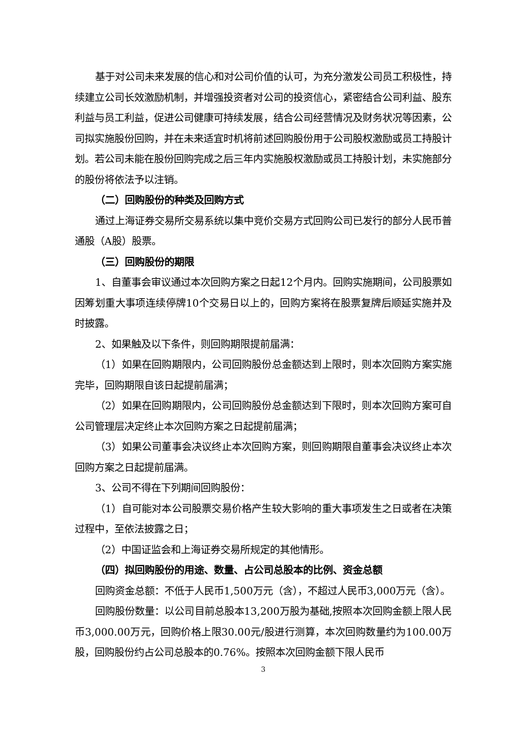基于对公司未来发展的信心和对公司价值的认可，为充分激发公司员工积极性，持续建立公司长效激励机制，并增强投资者对公司的投资信心，紧密结合公司利益、股东利益与员工利益，促进公司健康可持续发展，结合公司经营情况及财务状况等因素，公司拟实施股份回购，并在未来适宜时机将前述回购股份用于公司股权激励或员工持股计划。若公司未能在股份回购完成之后三年内实施股权激励或员工持股计划，未实施部分的股份将依法予以注销。
（二）回购股份的种类及回购方式
通过上海证券交易所交易系统以集中竞价交易方式回购公司已发行的部分人民币普通股（A股）股票。
（三）回购股份的期限
1、自董事会审议通过本次回购方案之日起12个月内。回购实施期间，公司股票如因筹划重大事项连续停牌10个交易日以上的，回购方案将在股票复牌后顺延实施并及时披露。
2、如果触及以下条件，则回购期限提前届满：
（1）如果在回购期限内，公司回购股份总金额达到上限时，则本次回购方案实施完毕，回购期限自该日起提前届满；
（2）如果在回购期限内，公司回购股份总金额达到下限时，则本次回购方案可自公司管理层决定终止本次回购方案之日起提前届满；
（3）如果公司董事会决议终止本次回购方案，则回购期限自董事会决议终止本次回购方案之日起提前届满。
3、公司不得在下列期间回购股份：
（1）自可能对本公司股票交易价格产生较大影响的重大事项发生之日或者在决策过程中，至依法披露之日；
（2）中国证监会和上海证券交易所规定的其他情形。
（四）拟回购股份的用途、数量、占公司总股本的比例、资金总额
回购资金总额：不低于人民币1,500万元（含），不超过人民币3,000万元（含）。
回购股份数量：以公司目前总股本13,200万股为基础,按照本次回购金额上限人民币3,000.00万元，回购价格上限30.00元/股进行测算，本次回购数量约为100.00万股，回购股份约占公司总股本的0.76%。按照本次回购金额下限人民币
3